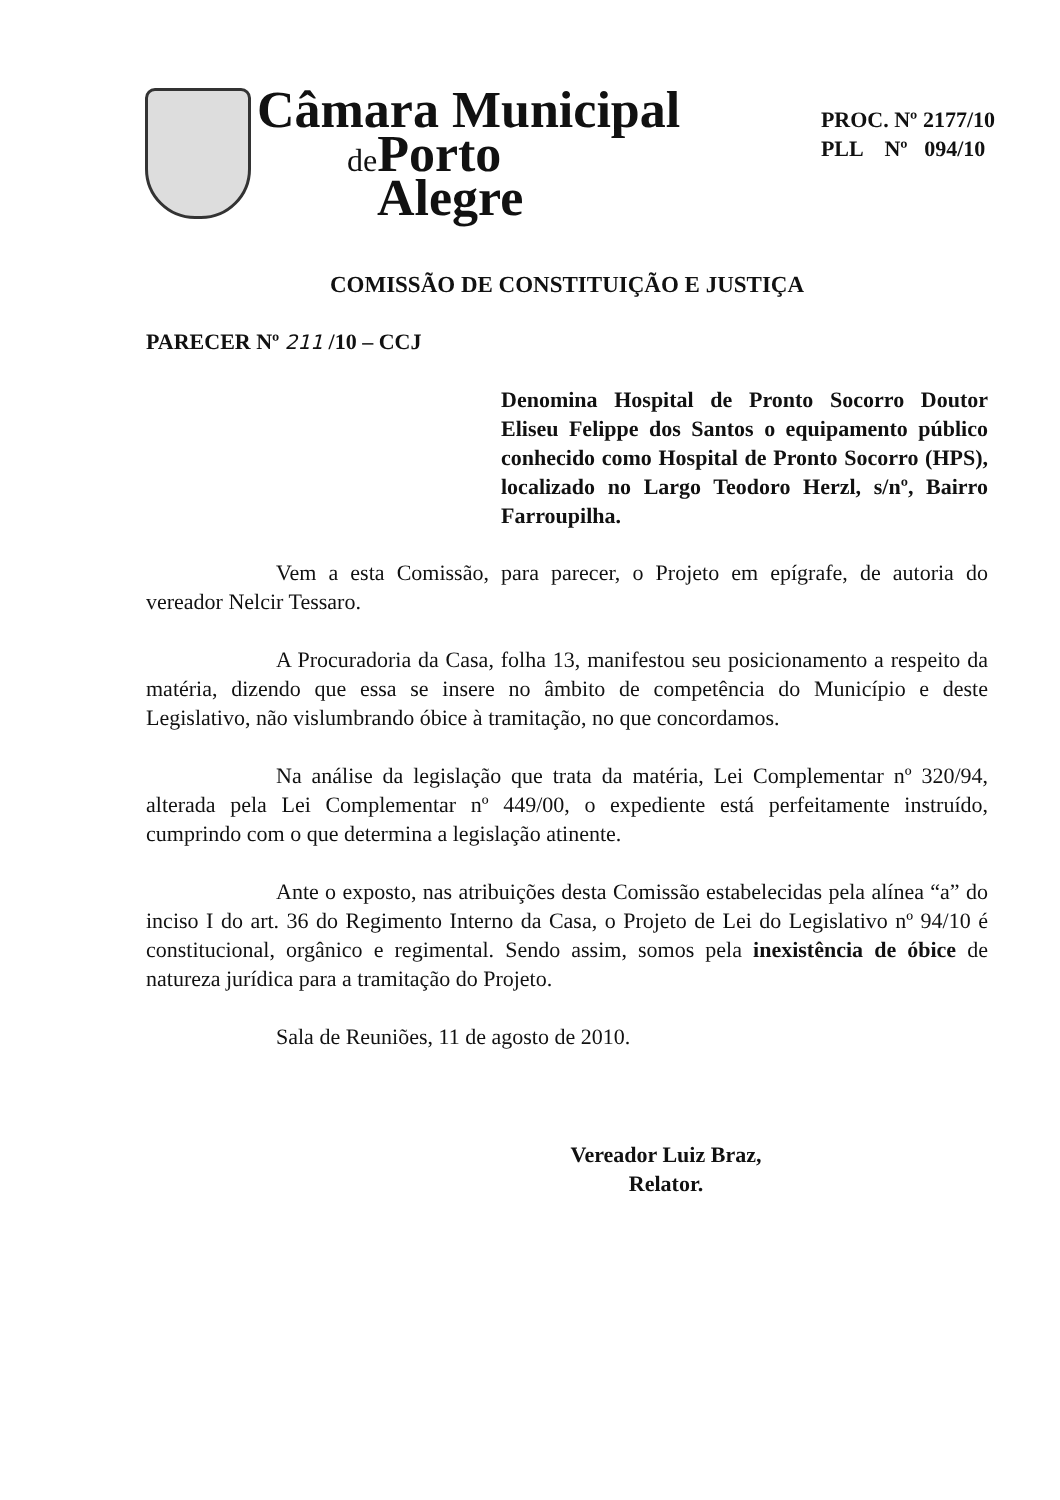Câmara Municipal
de Porto
Alegre
PROC. Nº 2177/10
PLL Nº 094/10
COMISSÃO DE CONSTITUIÇÃO E JUSTIÇA
PARECER Nº 211 /10 – CCJ
Denomina Hospital de Pronto Socorro Doutor Eliseu Felippe dos Santos o equipamento público conhecido como Hospital de Pronto Socorro (HPS), localizado no Largo Teodoro Herzl, s/nº, Bairro Farroupilha.
Vem a esta Comissão, para parecer, o Projeto em epígrafe, de autoria do vereador Nelcir Tessaro.
A Procuradoria da Casa, folha 13, manifestou seu posicionamento a respeito da matéria, dizendo que essa se insere no âmbito de competência do Município e deste Legislativo, não vislumbrando óbice à tramitação, no que concordamos.
Na análise da legislação que trata da matéria, Lei Complementar nº 320/94, alterada pela Lei Complementar nº 449/00, o expediente está perfeitamente instruído, cumprindo com o que determina a legislação atinente.
Ante o exposto, nas atribuições desta Comissão estabelecidas pela alínea “a” do inciso I do art. 36 do Regimento Interno da Casa, o Projeto de Lei do Legislativo nº 94/10 é constitucional, orgânico e regimental. Sendo assim, somos pela inexistência de óbice de natureza jurídica para a tramitação do Projeto.
Sala de Reuniões, 11 de agosto de 2010.
Vereador Luiz Braz,
Relator.